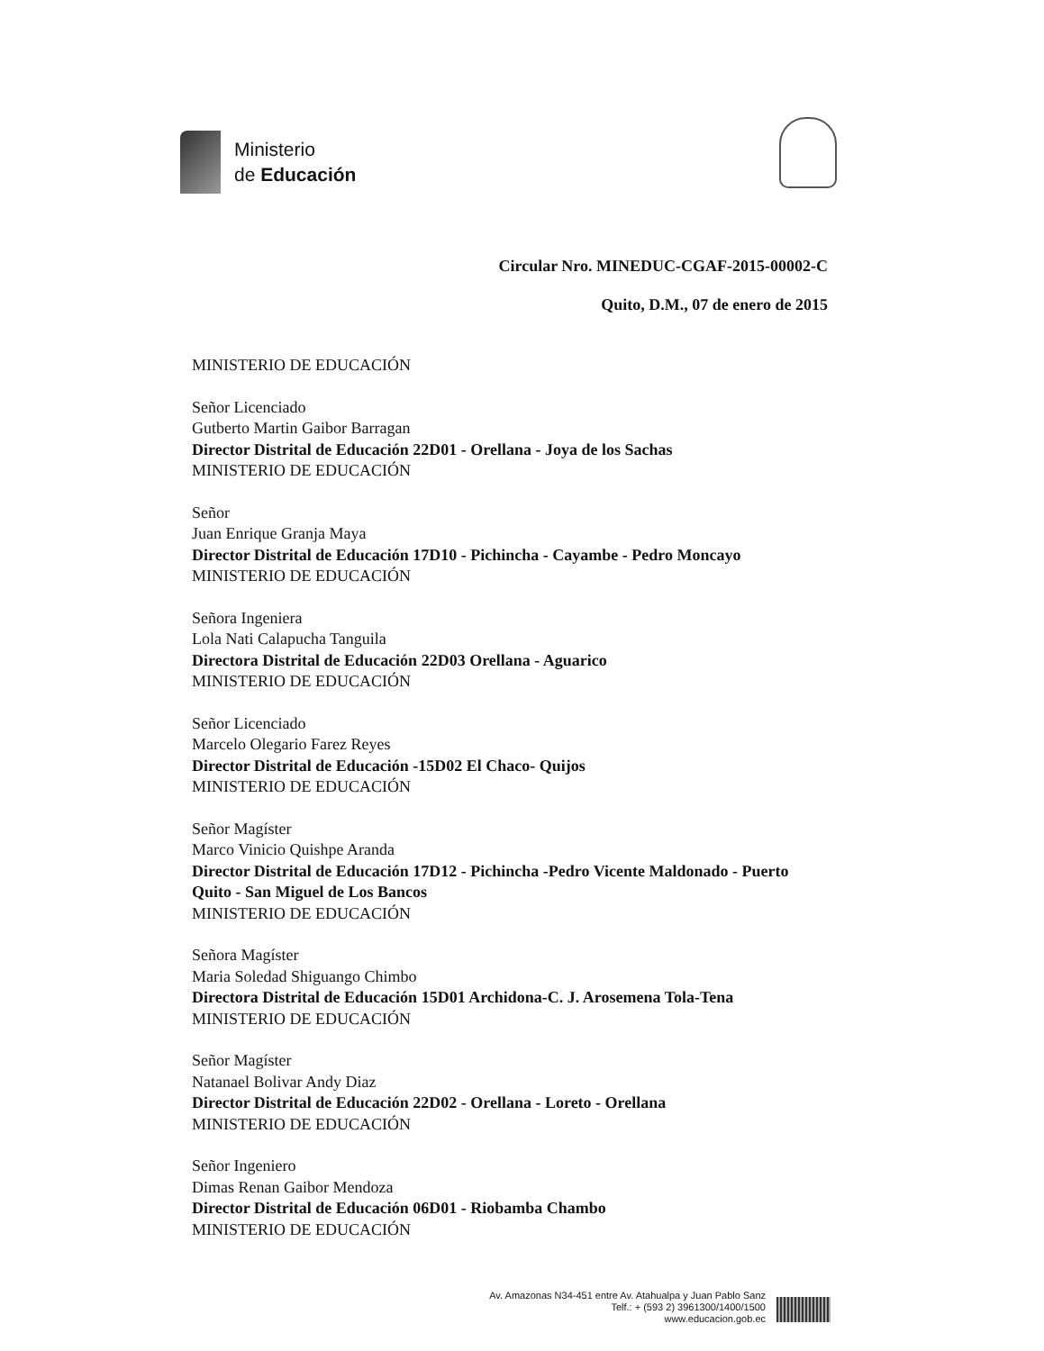Ministerio
de Educación
Circular Nro. MINEDUC-CGAF-2015-00002-C
Quito, D.M., 07 de enero de 2015
MINISTERIO DE EDUCACIÓN
Señor Licenciado
Gutberto Martin Gaibor Barragan
Director Distrital de Educación 22D01 - Orellana - Joya de los Sachas
MINISTERIO DE EDUCACIÓN
Señor
Juan Enrique Granja Maya
Director Distrital de Educación 17D10 - Pichincha - Cayambe - Pedro Moncayo
MINISTERIO DE EDUCACIÓN
Señora Ingeniera
Lola Nati Calapucha Tanguila
Directora Distrital de Educación 22D03 Orellana - Aguarico
MINISTERIO DE EDUCACIÓN
Señor Licenciado
Marcelo Olegario Farez Reyes
Director Distrital de Educación -15D02 El Chaco- Quijos
MINISTERIO DE EDUCACIÓN
Señor Magíster
Marco Vinicio Quishpe Aranda
Director Distrital de Educación 17D12 - Pichincha -Pedro Vicente Maldonado - Puerto Quito - San Miguel de Los Bancos
MINISTERIO DE EDUCACIÓN
Señora Magíster
Maria Soledad Shiguango Chimbo
Directora Distrital de Educación 15D01 Archidona-C. J. Arosemena Tola-Tena
MINISTERIO DE EDUCACIÓN
Señor Magíster
Natanael Bolivar Andy Diaz
Director Distrital de Educación 22D02 - Orellana - Loreto - Orellana
MINISTERIO DE EDUCACIÓN
Señor Ingeniero
Dimas Renan Gaibor Mendoza
Director Distrital de Educación 06D01 - Riobamba Chambo
MINISTERIO DE EDUCACIÓN
Av. Amazonas N34-451 entre Av. Atahualpa y Juan Pablo Sanz
Telf.: + (593 2) 3961300/1400/1500
www.educacion.gob.ec